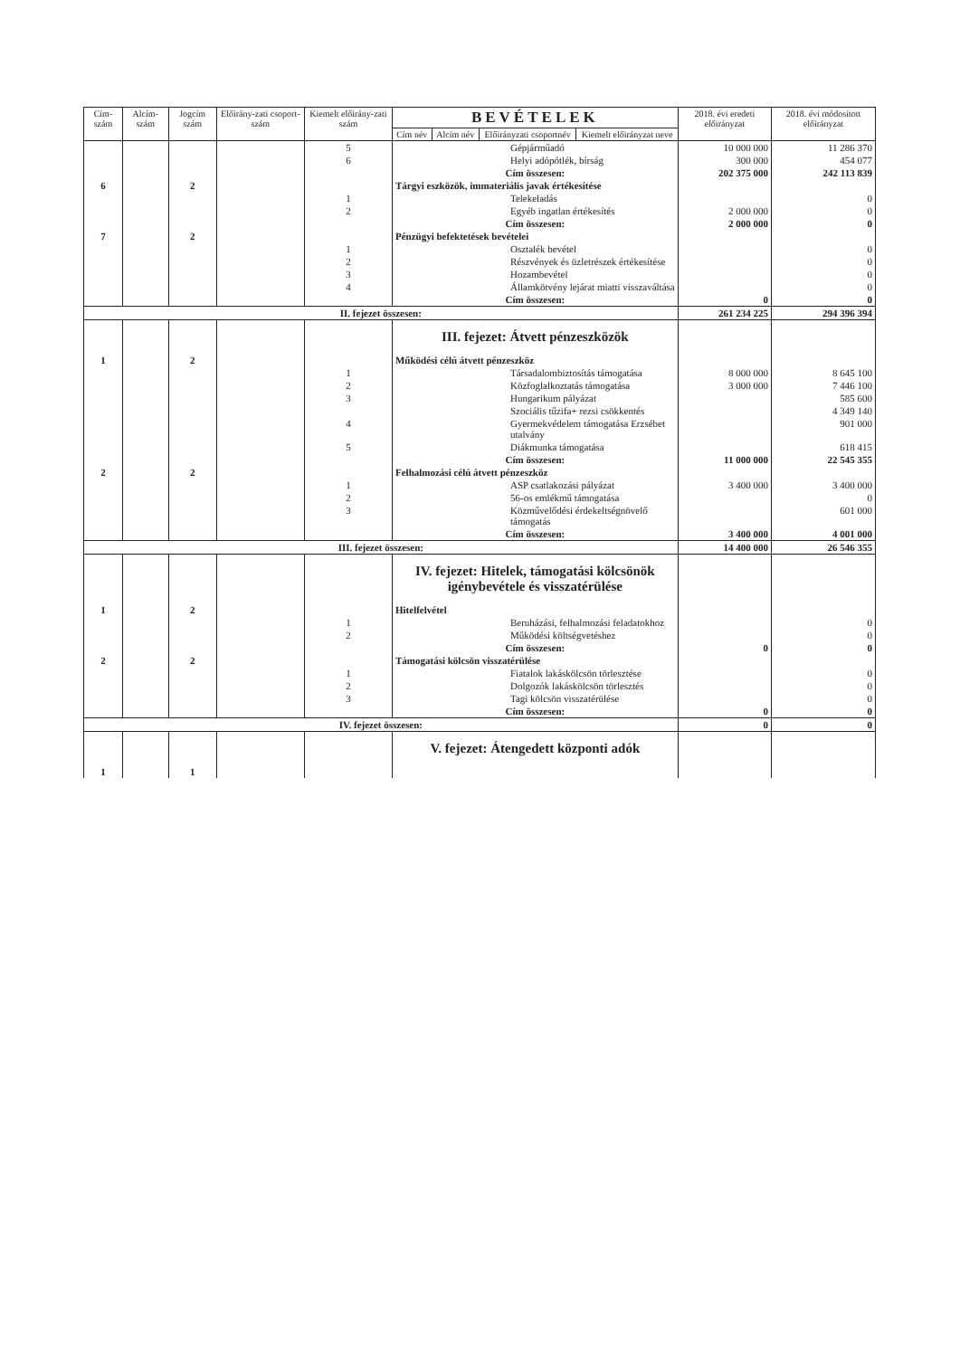| Cím-szám | Alcím-szám | Jogcím szám | Előirány-zati csoport-szám | Kiemelt előirány-zati szám | BEVÉTELEK | | | | 2018. évi eredeti előirányzat | 2018. évi módosított előirányzat |
| --- | --- | --- | --- | --- | --- | --- | --- | --- | --- | --- |
| | | | | | Cím név | Alcím név | Előirányzati csoportnév | Kiemelt előirányzat neve | | |
| | | | | 5 | Gépjárműadó | | | | 10 000 000 | 11 286 370 |
| | | | | 6 | Helyi adópótlék, bírság | | | | 300 000 | 454 077 |
| | | | | | Cím összesen: | | | | 202 375 000 | 242 113 839 |
| 6 | | 2 | | | Tárgyi eszközök, immateriális javak értékesítése | | | | | |
| | | | | 1 | Telekeladás | | | | | 0 |
| | | | | 2 | Egyéb ingatlan értékesítés | | | | 2 000 000 | 0 |
| | | | | | Cím összesen: | | | | 2 000 000 | 0 |
| 7 | | 2 | | | Pénzügyi befektetések bevételei | | | | | |
| | | | | 1 | Osztalék bevétel | | | | | 0 |
| | | | | 2 | Részvények és üzletrészek értékesítése | | | | | 0 |
| | | | | 3 | Hozambevétel | | | | | 0 |
| | | | | 4 | Államkötvény lejárat miatti visszaváltása | | | | | 0 |
| | | | | | Cím összesen: | | | | 0 | 0 |
| II. fejezet összesen: | | | | | | | | | 261 234 225 | 294 396 394 |
| | | | | | III. fejezet: Átvett pénzeszközök | | | | | |
| 1 | | 2 | | | Működési célú átvett pénzeszköz | | | | | |
| | | | | 1 | Társadalombiztosítás támogatása | | | | 8 000 000 | 8 645 100 |
| | | | | 2 | Közfoglalkoztatás támogatása | | | | 3 000 000 | 7 446 100 |
| | | | | 3 | Hungarikum pályázat | | | | | 585 600 |
| | | | | | Szociális tűzifa+ rezsi csökkentés | | | | | 4 349 140 |
| | | | | 4 | Gyermekvédelem támogatása Erzsébet utalvány | | | | | 901 000 |
| | | | | 5 | Diákmunka támogatása | | | | | 618 415 |
| | | | | | Cím összesen: | | | | 11 000 000 | 22 545 355 |
| 2 | | 2 | | | Felhalmozási célú átvett pénzeszköz | | | | | |
| | | | | 1 | ASP csatlakozási pályázat | | | | 3 400 000 | 3 400 000 |
| | | | | 2 | 56-os emlékmű támogatása | | | | | 0 |
| | | | | 3 | Közművelődési érdekeltségnövelő támogatás | | | | | 601 000 |
| | | | | | Cím összesen: | | | | 3 400 000 | 4 001 000 |
| III. fejezet összesen: | | | | | | | | | 14 400 000 | 26 546 355 |
| | | | | | IV. fejezet: Hitelek, támogatási kölcsönök igénybevétele és visszatérülése | | | | | |
| 1 | | 2 | | | Hitelfelvétel | | | | | |
| | | | | 1 | Beruházási, felhalmozási feladatokhoz | | | | | 0 |
| | | | | 2 | Működési költségvetéshez | | | | | 0 |
| | | | | | Cím összesen: | | | | 0 | 0 |
| 2 | | 2 | | | Támogatási kölcsön visszatérülése | | | | | |
| | | | | 1 | Fiatalok lakáskölcsön törlesztése | | | | | 0 |
| | | | | 2 | Dolgozók lakáskölcsön törlesztés | | | | | 0 |
| | | | | 3 | Tagi kölcsön visszatérülése | | | | | 0 |
| | | | | | Cím összesen: | | | | 0 | 0 |
| IV. fejezet összesen: | | | | | | | | | 0 | 0 |
| | | | | | V. fejezet: Átengedett központi adók | | | | | |
| 1 | | 1 | | | | | | | | |